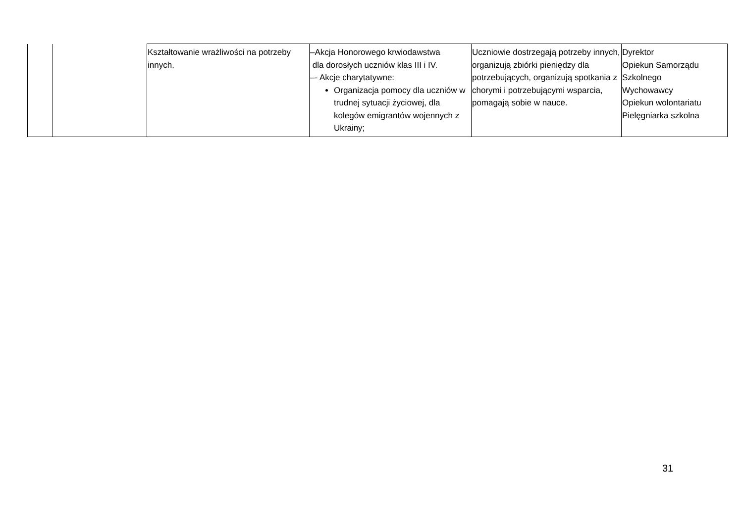| | | Kształtowanie wrażliwości na potrzeby innych. | –Akcja Honorowego krwiodawstwa dla dorosłych uczniów klas III i IV. –- Akcje charytatywne: Organizacja pomocy dla uczniów w trudnej sytuacji życiowej, dla kolegów emigrantów wojennych z Ukrainy; | Uczniowie dostrzegają potrzeby innych, organizują zbiórki pieniędzy dla potrzebujących, organizują spotkania z chorymi i potrzebującymi wsparcia, pomagają sobie w nauce. | Dyrektor Opiekun Samorządu Szkolnego Wychowawcy Opiekun wolontariatu Pielęgniarka szkolna |
31